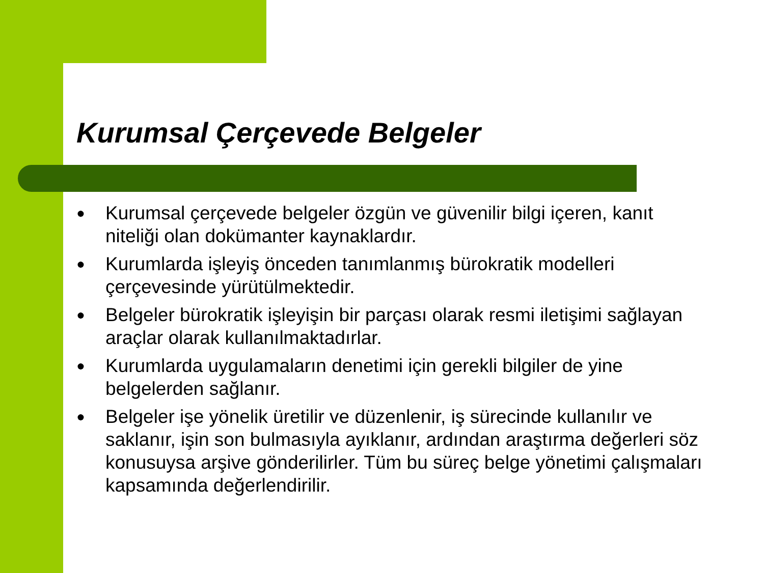Kurumsal Çerçevede Belgeler
● Kurumsal çerçevede belgeler özgün ve güvenilir bilgi içeren, kanıt niteliği olan dokümanter kaynaklardır.
● Kurumlarda işleyiş önceden tanımlanmış bürokratik modelleri çerçevesinde yürütülmektedir.
● Belgeler bürokratik işleyişin bir parçası olarak resmi iletişimi sağlayan araçlar olarak kullanılmaktadırlar.
● Kurumlarda uygulamaların denetimi için gerekli bilgiler de yine belgelerden sağlanır.
● Belgeler işe yönelik üretilir ve düzenlenir, iş sürecinde kullanılır ve saklanır, işin son bulmasıyla ayıklanır, ardından araştırma değerleri söz konusuysa arşive gönderilirler. Tüm bu süreç belge yönetimi çalışmaları kapsamında değerlendirilir.